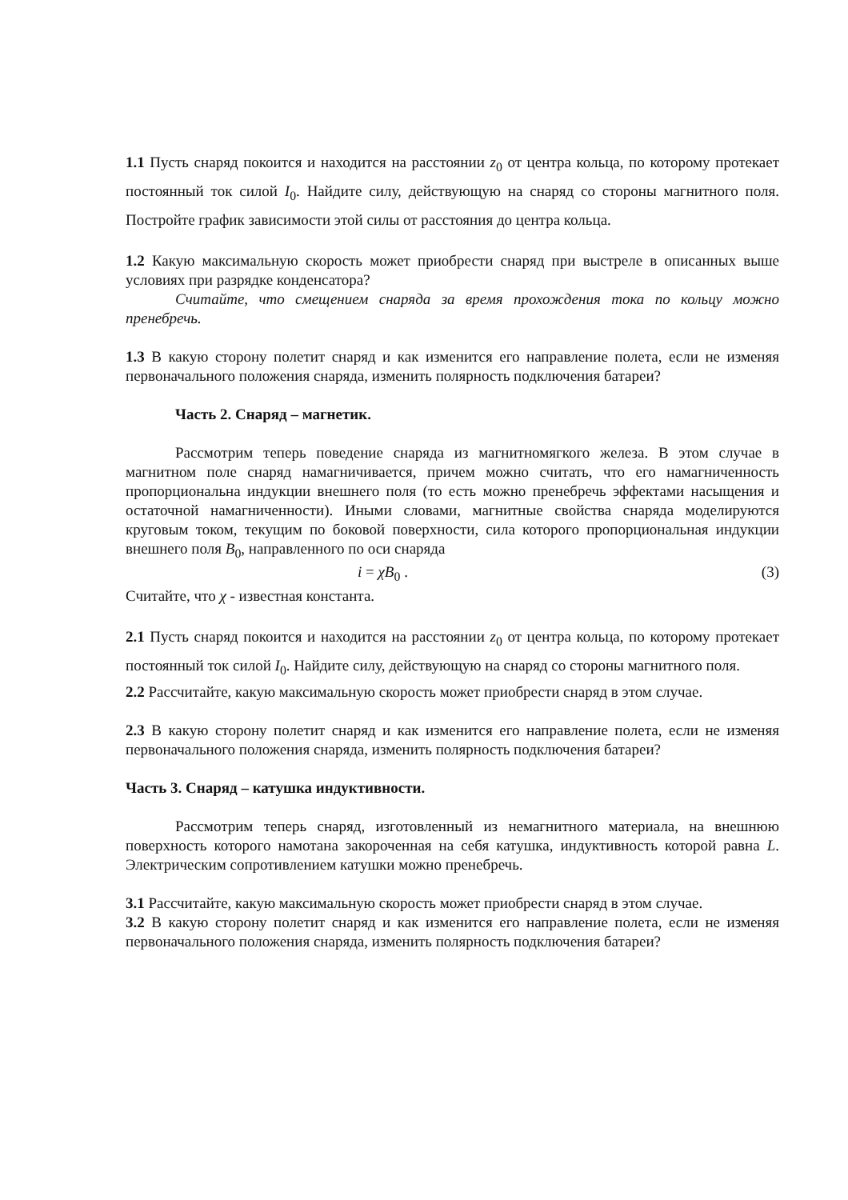1.1 Пусть снаряд покоится и находится на расстоянии z<sub>0</sub> от центра кольца, по которому протекает постоянный ток силой I<sub>0</sub>. Найдите силу, действующую на снаряд со стороны магнитного поля. Постройте график зависимости этой силы от расстояния до центра кольца.
1.2 Какую максимальную скорость может приобрести снаряд при выстреле в описанных выше условиях при разрядке конденсатора?
Считайте, что смещением снаряда за время прохождения тока по кольцу можно пренебречь.
1.3 В какую сторону полетит снаряд и как изменится его направление полета, если не изменяя первоначального положения снаряда, изменить полярность подключения батареи?
Часть 2. Снаряд – магнетик.
Рассмотрим теперь поведение снаряда из магнитномягкого железа. В этом случае в магнитном поле снаряд намагничивается, причем можно считать, что его намагниченность пропорциональна индукции внешнего поля (то есть можно пренебречь эффектами насыщения и остаточной намагниченности). Иными словами, магнитные свойства снаряда моделируются круговым током, текущим по боковой поверхности, сила которого пропорциональная индукции внешнего поля B<sub>0</sub>, направленного по оси снаряда
i = χB<sub>0</sub> . (3)
Считайте, что χ - известная константа.
2.1 Пусть снаряд покоится и находится на расстоянии z<sub>0</sub> от центра кольца, по которому протекает постоянный ток силой I<sub>0</sub>. Найдите силу, действующую на снаряд со стороны магнитного поля.
2.2 Рассчитайте, какую максимальную скорость может приобрести снаряд в этом случае.
2.3 В какую сторону полетит снаряд и как изменится его направление полета, если не изменяя первоначального положения снаряда, изменить полярность подключения батареи?
Часть 3. Снаряд – катушка индуктивности.
Рассмотрим теперь снаряд, изготовленный из немагнитного материала, на внешнюю поверхность которого намотана закороченная на себя катушка, индуктивность которой равна L. Электрическим сопротивлением катушки можно пренебречь.
3.1 Рассчитайте, какую максимальную скорость может приобрести снаряд в этом случае.
3.2 В какую сторону полетит снаряд и как изменится его направление полета, если не изменяя первоначального положения снаряда, изменить полярность подключения батареи?